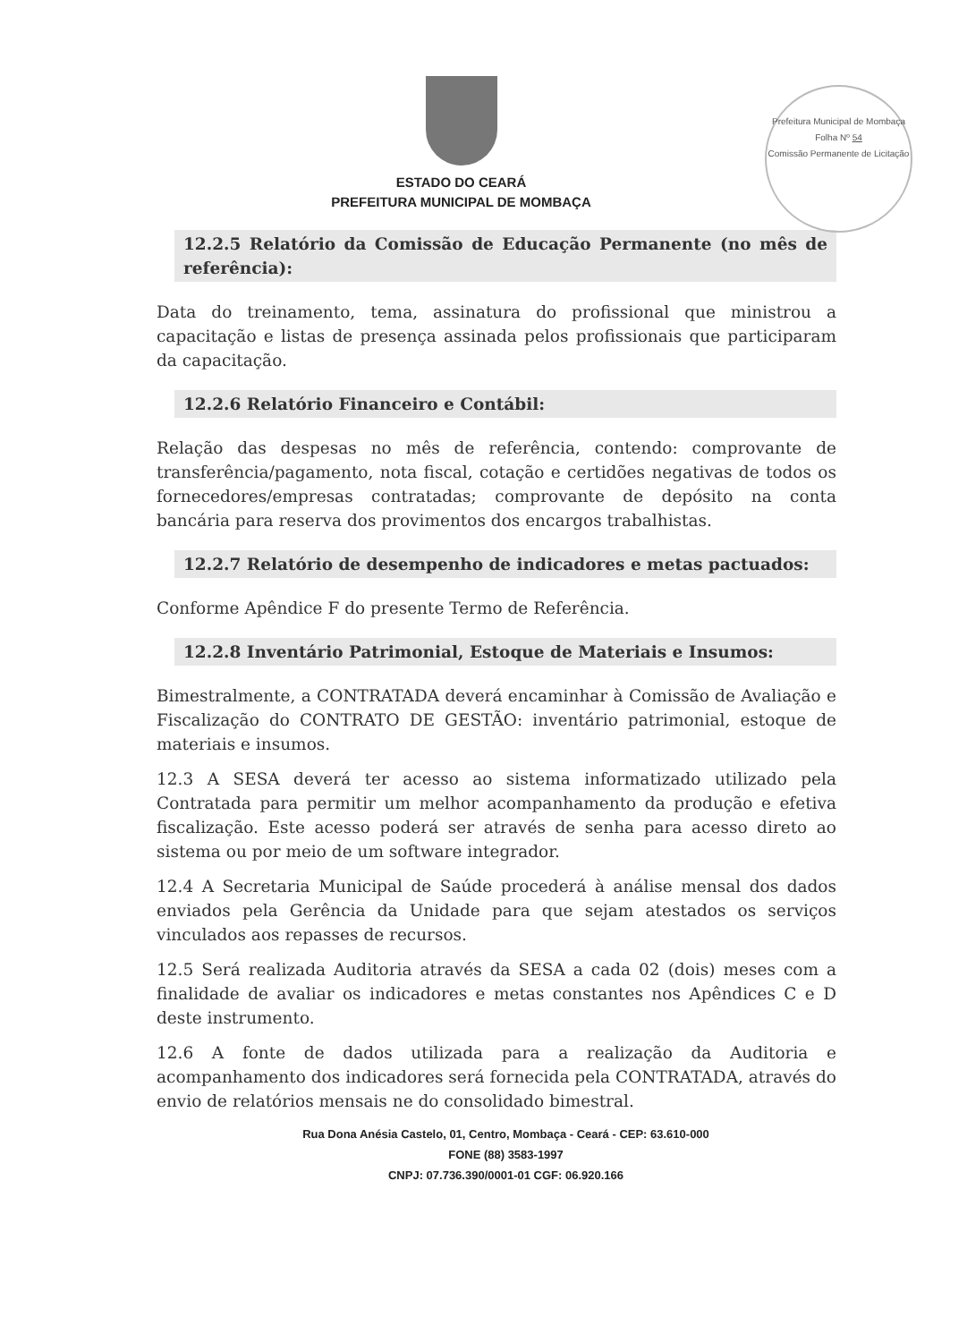ESTADO DO CEARÁ
PREFEITURA MUNICIPAL DE MOMBAÇA
Prefeitura Municipal de Mombaça
Folha Nº 54
Comissão Permanente de Licitação
12.2.5 Relatório da Comissão de Educação Permanente (no mês de referência):
Data do treinamento, tema, assinatura do profissional que ministrou a capacitação e listas de presença assinada pelos profissionais que participaram da capacitação.
12.2.6 Relatório Financeiro e Contábil:
Relação das despesas no mês de referência, contendo: comprovante de transferência/pagamento, nota fiscal, cotação e certidões negativas de todos os fornecedores/empresas contratadas; comprovante de depósito na conta bancária para reserva dos provimentos dos encargos trabalhistas.
12.2.7 Relatório de desempenho de indicadores e metas pactuados:
Conforme Apêndice F do presente Termo de Referência.
12.2.8 Inventário Patrimonial, Estoque de Materiais e Insumos:
Bimestralmente, a CONTRATADA deverá encaminhar à Comissão de Avaliação e Fiscalização do CONTRATO DE GESTÃO: inventário patrimonial, estoque de materiais e insumos.
12.3 A SESA deverá ter acesso ao sistema informatizado utilizado pela Contratada para permitir um melhor acompanhamento da produção e efetiva fiscalização. Este acesso poderá ser através de senha para acesso direto ao sistema ou por meio de um software integrador.
12.4 A Secretaria Municipal de Saúde procederá à análise mensal dos dados enviados pela Gerência da Unidade para que sejam atestados os serviços vinculados aos repasses de recursos.
12.5 Será realizada Auditoria através da SESA a cada 02 (dois) meses com a finalidade de avaliar os indicadores e metas constantes nos Apêndices C e D deste instrumento.
12.6 A fonte de dados utilizada para a realização da Auditoria e acompanhamento dos indicadores será fornecida pela CONTRATADA, através do envio de relatórios mensais ne do consolidado bimestral.
Rua Dona Anésia Castelo, 01, Centro, Mombaça - Ceará - CEP: 63.610-000
FONE (88) 3583-1997
CNPJ: 07.736.390/0001-01 CGF: 06.920.166